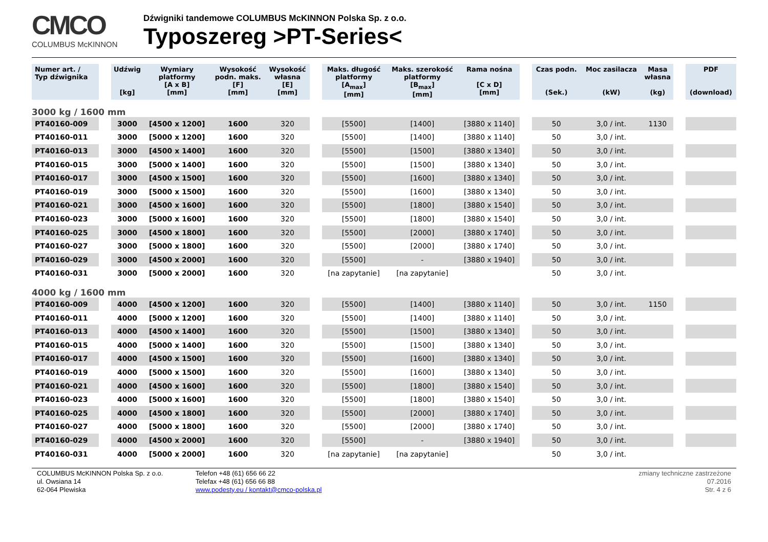CMCO
COLUMBUS McKINNON
Dźwigniki tandemowe COLUMBUS McKINNON Polska Sp. z o.o.
Typoszereg >PT-Series<
| Numer art. / Typ dźwignika | | Udźwig [kg] | Wymiary platformy [A x B] [mm] | Wysokość podn. maks. [F] [mm] | Wysokość własna [E] [mm] | | Maks. długość platformy [A<sub>max</sub>] [mm] | Maks. szerokość platformy [B<sub>max</sub>] [mm] | Rama nośna [C x D] [mm] | | Czas podn. (Sek.) | Moc zasilacza (kW) | Masa własna (kg) | | PDF (download) |
| --- | --- | --- | --- | --- | --- | --- | --- | --- | --- | --- | --- | --- | --- | --- | --- |
| 3000 kg / 1600 mm | | | | | | | | | | | | | | | |
| PT40160-009 | | 3000 | [4500 x 1200] | 1600 | 320 | | [5500] | [1400] | [3880 x 1140] | | 50 | 3,0 / int. | 1130 | | |
| PT40160-011 | | 3000 | [5000 x 1200] | 1600 | 320 | | [5500] | [1400] | [3880 x 1140] | | 50 | 3,0 / int. | | | |
| PT40160-013 | | 3000 | [4500 x 1400] | 1600 | 320 | | [5500] | [1500] | [3880 x 1340] | | 50 | 3,0 / int. | | | |
| PT40160-015 | | 3000 | [5000 x 1400] | 1600 | 320 | | [5500] | [1500] | [3880 x 1340] | | 50 | 3,0 / int. | | | |
| PT40160-017 | | 3000 | [4500 x 1500] | 1600 | 320 | | [5500] | [1600] | [3880 x 1340] | | 50 | 3,0 / int. | | | |
| PT40160-019 | | 3000 | [5000 x 1500] | 1600 | 320 | | [5500] | [1600] | [3880 x 1340] | | 50 | 3,0 / int. | | | |
| PT40160-021 | | 3000 | [4500 x 1600] | 1600 | 320 | | [5500] | [1800] | [3880 x 1540] | | 50 | 3,0 / int. | | | |
| PT40160-023 | | 3000 | [5000 x 1600] | 1600 | 320 | | [5500] | [1800] | [3880 x 1540] | | 50 | 3,0 / int. | | | |
| PT40160-025 | | 3000 | [4500 x 1800] | 1600 | 320 | | [5500] | [2000] | [3880 x 1740] | | 50 | 3,0 / int. | | | |
| PT40160-027 | | 3000 | [5000 x 1800] | 1600 | 320 | | [5500] | [2000] | [3880 x 1740] | | 50 | 3,0 / int. | | | |
| PT40160-029 | | 3000 | [4500 x 2000] | 1600 | 320 | | [5500] | - | [3880 x 1940] | | 50 | 3,0 / int. | | | |
| PT40160-031 | | 3000 | [5000 x 2000] | 1600 | 320 | | [na zapytanie] | [na zapytanie] | | | 50 | 3,0 / int. | | | |
| 4000 kg / 1600 mm | | | | | | | | | | | | | | | |
| PT40160-009 | | 4000 | [4500 x 1200] | 1600 | 320 | | [5500] | [1400] | [3880 x 1140] | | 50 | 3,0 / int. | 1150 | | |
| PT40160-011 | | 4000 | [5000 x 1200] | 1600 | 320 | | [5500] | [1400] | [3880 x 1140] | | 50 | 3,0 / int. | | | |
| PT40160-013 | | 4000 | [4500 x 1400] | 1600 | 320 | | [5500] | [1500] | [3880 x 1340] | | 50 | 3,0 / int. | | | |
| PT40160-015 | | 4000 | [5000 x 1400] | 1600 | 320 | | [5500] | [1500] | [3880 x 1340] | | 50 | 3,0 / int. | | | |
| PT40160-017 | | 4000 | [4500 x 1500] | 1600 | 320 | | [5500] | [1600] | [3880 x 1340] | | 50 | 3,0 / int. | | | |
| PT40160-019 | | 4000 | [5000 x 1500] | 1600 | 320 | | [5500] | [1600] | [3880 x 1340] | | 50 | 3,0 / int. | | | |
| PT40160-021 | | 4000 | [4500 x 1600] | 1600 | 320 | | [5500] | [1800] | [3880 x 1540] | | 50 | 3,0 / int. | | | |
| PT40160-023 | | 4000 | [5000 x 1600] | 1600 | 320 | | [5500] | [1800] | [3880 x 1540] | | 50 | 3,0 / int. | | | |
| PT40160-025 | | 4000 | [4500 x 1800] | 1600 | 320 | | [5500] | [2000] | [3880 x 1740] | | 50 | 3,0 / int. | | | |
| PT40160-027 | | 4000 | [5000 x 1800] | 1600 | 320 | | [5500] | [2000] | [3880 x 1740] | | 50 | 3,0 / int. | | | |
| PT40160-029 | | 4000 | [4500 x 2000] | 1600 | 320 | | [5500] | - | [3880 x 1940] | | 50 | 3,0 / int. | | | |
| PT40160-031 | | 4000 | [5000 x 2000] | 1600 | 320 | | [na zapytanie] | [na zapytanie] | | | 50 | 3,0 / int. | | | |
COLUMBUS McKINNON Polska Sp. z o.o.
ul. Owsiana 14
62-064 Plewiska
Telefon +48 (61) 656 66 22
Telefax +48 (61) 656 66 88
www.podesty.eu / kontakt@cmco-polska.pl
zmiany techniczne zastrzeżone
07.2016
Str. 4 z 6